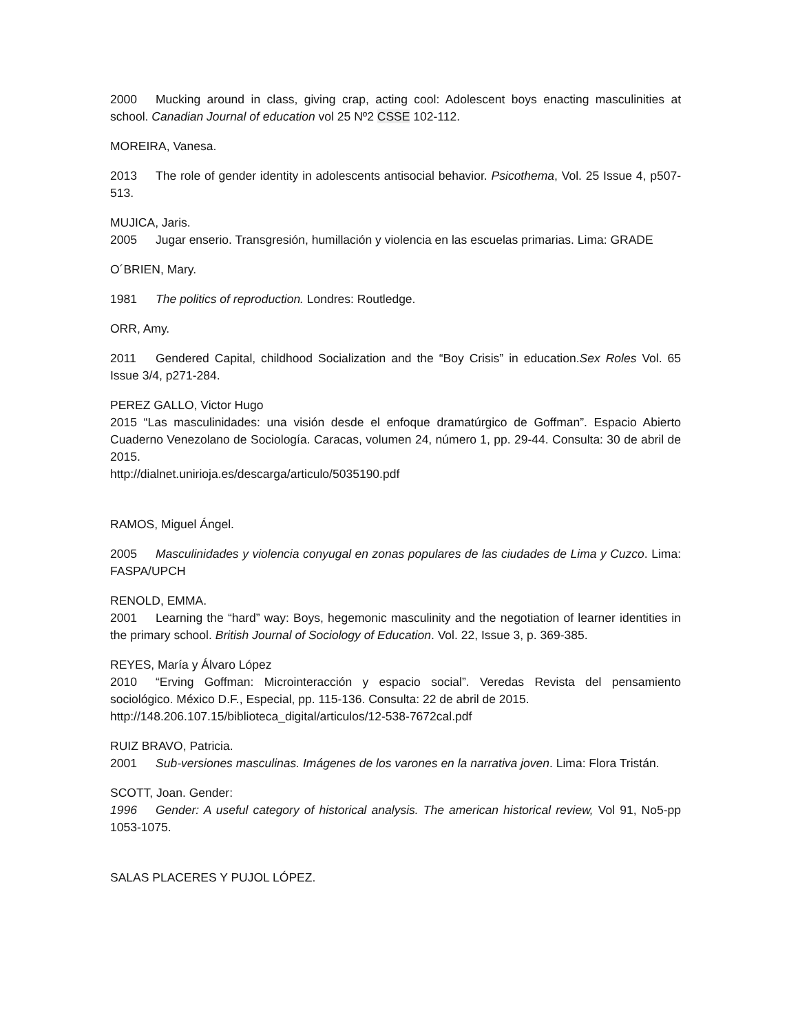2000 Mucking around in class, giving crap, acting cool: Adolescent boys enacting masculinities at school. Canadian Journal of education vol 25 Nº2 CSSE 102-112.
MOREIRA, Vanesa.
2013 The role of gender identity in adolescents antisocial behavior. Psicothema, Vol. 25 Issue 4, p507-513.
MUJICA, Jaris.
2005 Jugar enserio. Transgresión, humillación y violencia en las escuelas primarias. Lima: GRADE
O´BRIEN, Mary.
1981 The politics of reproduction. Londres: Routledge.
ORR, Amy.
2011 Gendered Capital, childhood Socialization and the “Boy Crisis” in education.Sex Roles Vol. 65 Issue 3/4, p271-284.
PEREZ GALLO, Victor Hugo
2015 “Las masculinidades: una visión desde el enfoque dramatúrgico de Goffman”. Espacio Abierto Cuaderno Venezolano de Sociología. Caracas, volumen 24, número 1, pp. 29-44. Consulta: 30 de abril de 2015.
http://dialnet.unirioja.es/descarga/articulo/5035190.pdf
RAMOS, Miguel Ángel.
2005 Masculinidades y violencia conyugal en zonas populares de las ciudades de Lima y Cuzco. Lima: FASPA/UPCH
RENOLD, EMMA.
2001 Learning the “hard” way: Boys, hegemonic masculinity and the negotiation of learner identities in the primary school. British Journal of Sociology of Education. Vol. 22, Issue 3, p. 369-385.
REYES, María y Álvaro López
2010 “Erving Goffman: Microinteracción y espacio social”. Veredas Revista del pensamiento sociológico. México D.F., Especial, pp. 115-136. Consulta: 22 de abril de 2015.
http://148.206.107.15/biblioteca_digital/articulos/12-538-7672cal.pdf
RUIZ BRAVO, Patricia.
2001 Sub-versiones masculinas. Imágenes de los varones en la narrativa joven. Lima: Flora Tristán.
SCOTT, Joan. Gender:
1996 Gender: A useful category of historical analysis. The american historical review, Vol 91, No5-pp 1053-1075.
SALAS PLACERES Y PUJOL LÓPEZ.